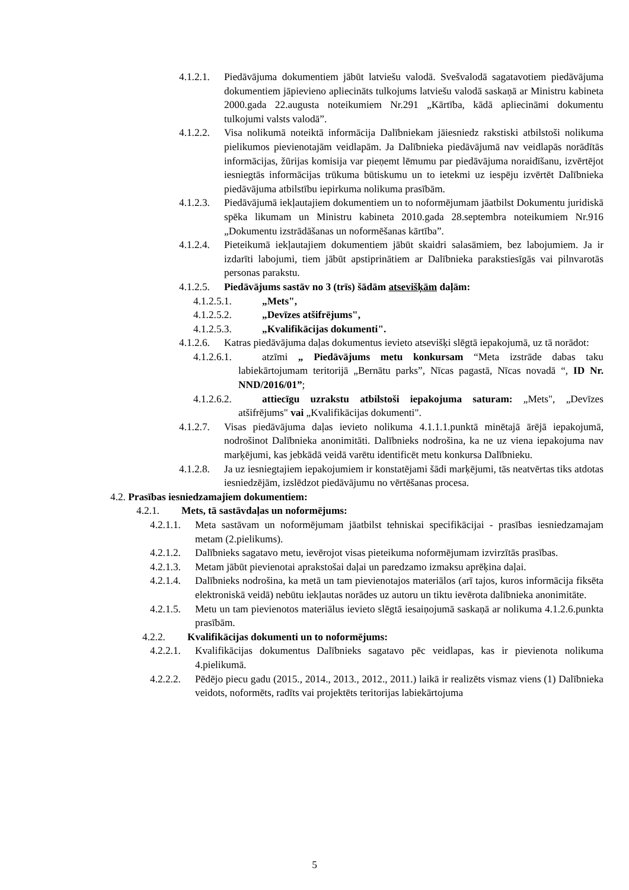4.1.2.1. Piedāvājuma dokumentiem jābūt latviešu valodā. Svešvalodā sagatavotiem piedāvājuma dokumentiem jāpievieno apliecināts tulkojums latviešu valodā saskaņā ar Ministru kabineta 2000.gada 22.augusta noteikumiem Nr.291 „Kārtība, kādā apliecināmi dokumentu tulkojumi valsts valodā”.
4.1.2.2. Visa nolikumā noteiktā informācija Dalībniekam jāiesniedz rakstiski atbilstoši nolikuma pielikumos pievienotajām veidlapām. Ja Dalībnieka piedāvājumā nav veidlapās norādītās informācijas, žūrijas komisija var pieņemt lēmumu par piedāvājuma noraidīšanu, izvērtējot iesniegtās informācijas trūkuma būtiskumu un to ietekmi uz iespēju izvērtēt Dalībnieka piedāvājuma atbilstību iepirkuma nolikuma prasībām.
4.1.2.3. Piedāvājumā iekļautajiem dokumentiem un to noformējumam jāatbilst Dokumentu juridiskā spēka likumam un Ministru kabineta 2010.gada 28.septembra noteikumiem Nr.916 „Dokumentu izstrādāšanas un noformēšanas kārtība”.
4.1.2.4. Pieteikumā iekļautajiem dokumentiem jābūt skaidri salasāmiem, bez labojumiem. Ja ir izdarīti labojumi, tiem jābūt apstiprinātiem ar Dalībnieka parakstiesīgās vai pilnvarotās personas parakstu.
4.1.2.5. Piedāvājums sastāv no 3 (trīs) šādām atsevišķām daļām:
4.1.2.5.1. „Mets",
4.1.2.5.2. „Devīzes atšifrējums",
4.1.2.5.3. „Kvalifikācijas dokumenti".
4.1.2.6. Katras piedāvājuma daļas dokumentus ievieto atsevišķi slēgtā iepakojumā, uz tā norādot:
4.1.2.6.1. atzīmi „ Piedāvājums metu konkursam “Meta izstrāde dabas taku labiekārtojumam teritorijā „Bernātu parks”, Nīcas pagastā, Nīcas novadā “, ID Nr. NND/2016/01”;
4.1.2.6.2. attiecīgu uzrakstu atbilstoši iepakojuma saturam: „Mets", „Devīzes atšifrējums" vai „Kvalifikācijas dokumenti".
4.1.2.7. Visas piedāvājuma daļas ievieto nolikuma 4.1.1.1.punktā minētajā ārējā iepakojumā, nodrošinot Dalībnieka anonimitāti. Dalībnieks nodrošina, ka ne uz viena iepakojuma nav marķējumi, kas jebkādā veidā varētu identificēt metu konkursa Dalībnieku.
4.1.2.8. Ja uz iesniegtajiem iepakojumiem ir konstatējami šādi marķējumi, tās neatvērtas tiks atdotas iesniedzējām, izslēdzot piedāvājumu no vērtēšanas procesa.
4.2. Prasības iesniedzamajiem dokumentiem:
4.2.1. Mets, tā sastāvdaļas un noformējums:
4.2.1.1. Meta sastāvam un noformējumam jāatbilst tehniskai specifikācijai - prasības iesniedzamajam metam (2.pielikums).
4.2.1.2. Dalībnieks sagatavo metu, ievērojot visas pieteikuma noformējumam izvirzītās prasības.
4.2.1.3. Metam jābūt pievienotai aprakstošai daļai un paredzamo izmaksu aprēķina daļai.
4.2.1.4. Dalībnieks nodrošina, ka metā un tam pievienotajos materiālos (arī tajos, kuros informācija fiksēta elektroniskā veidā) nebūtu iekļautas norādes uz autoru un tiktu ievērota dalībnieka anonimitāte.
4.2.1.5. Metu un tam pievienotos materiālus ievieto slēgtā iesaiņojumā saskaņā ar nolikuma 4.1.2.6.punkta prasībām.
4.2.2. Kvalifikācijas dokumenti un to noformējums:
4.2.2.1. Kvalifikācijas dokumentus Dalībnieks sagatavo pēc veidlapas, kas ir pievienota nolikuma 4.pielikumā.
4.2.2.2. Pēdējo piecu gadu (2015., 2014., 2013., 2012., 2011.) laikā ir realizēts vismaz viens (1) Dalībnieka veidots, noformēts, radīts vai projektēts teritorijas labiekārtojuma
5